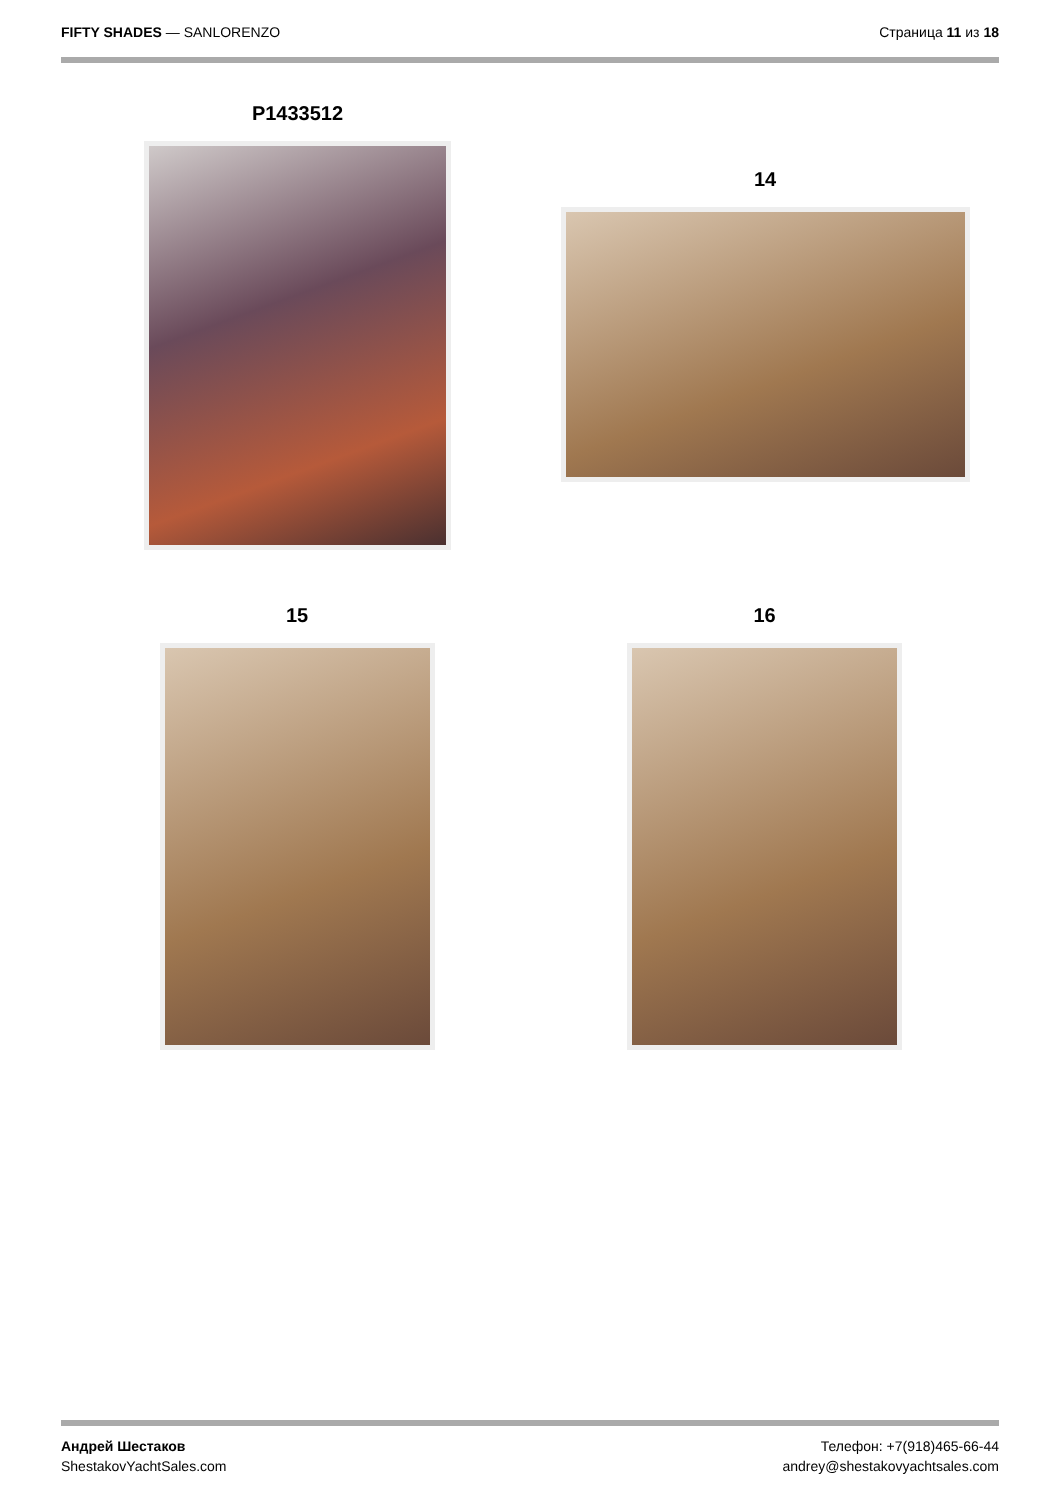FIFTY SHADES — SANLORENZO Страница 11 из 18
P1433512
14
15 16
Андрей Шестаков
ShestakovYachtSales.com
Телефон: +7(918)465-66-44
andrey@shestakovyachtsales.com